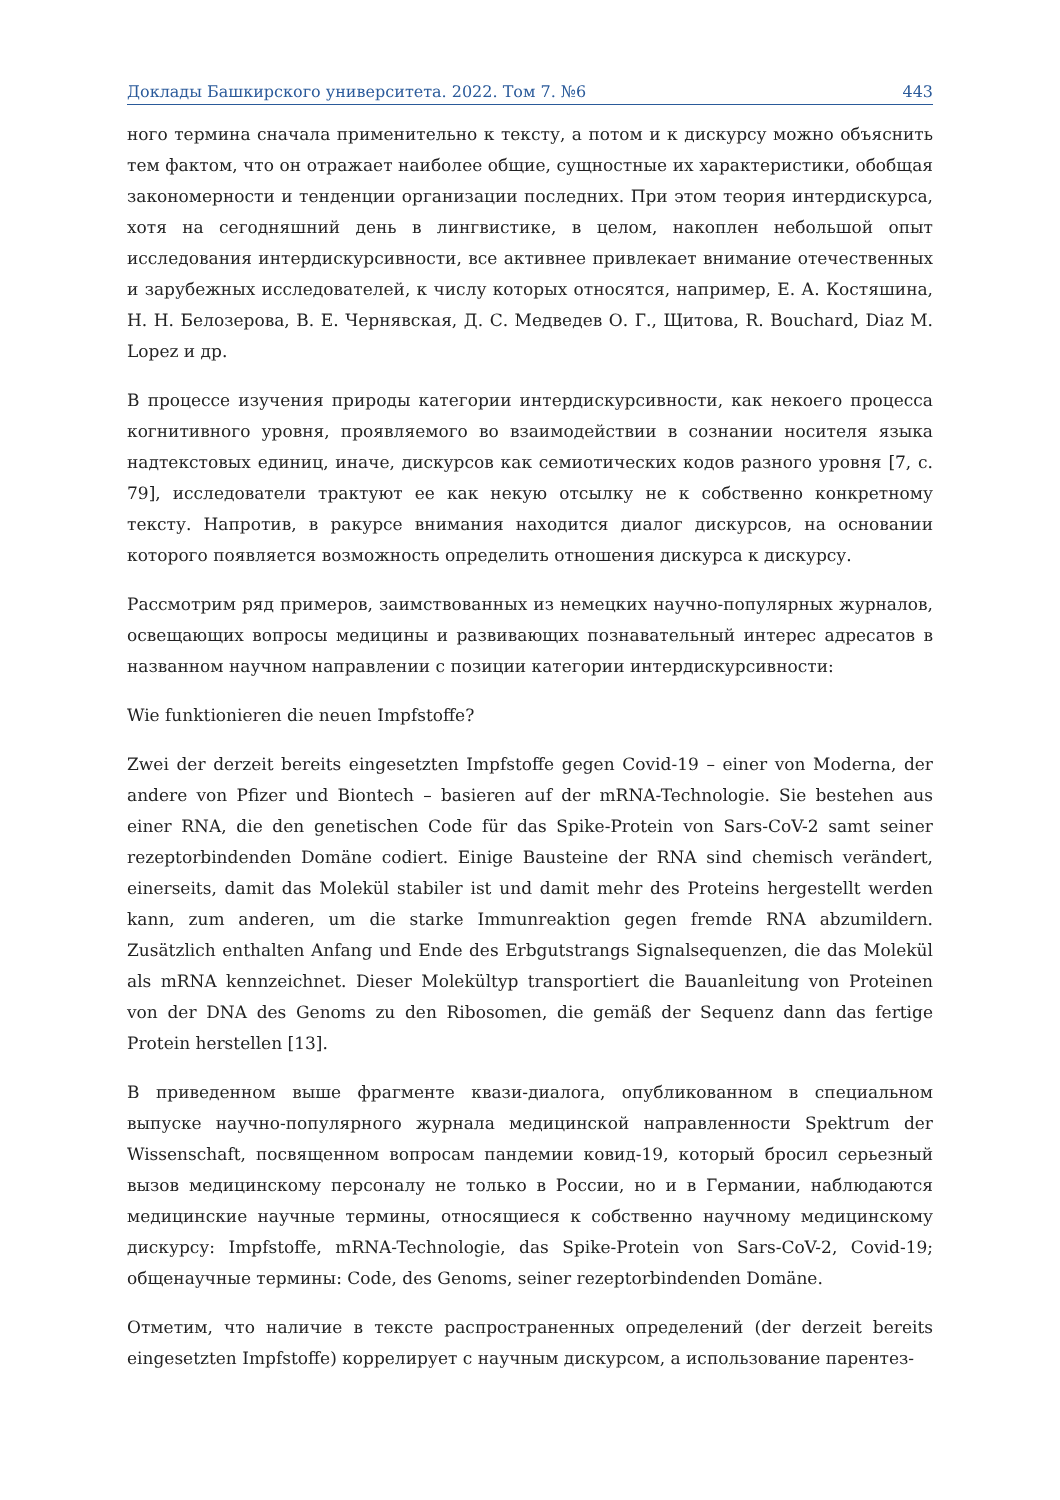Доклады Башкирского университета. 2022. Том 7. №6 443
ного термина сначала применительно к тексту, а потом и к дискурсу можно объяснить тем фактом, что он отражает наиболее общие, сущностные их характеристики, обобщая закономерности и тенденции организации последних. При этом теория интердискурса, хотя на сегодняшний день в лингвистике, в целом, накоплен небольшой опыт исследования интердискурсивности, все активнее привлекает внимание отечественных и зарубежных исследователей, к числу которых относятся, например, Е. А. Костяшина, Н. Н. Белозерова, В. Е. Чернявская, Д. С. Медведев О. Г., Щитова, R. Bouchard, Diaz M. Lopez и др.
В процессе изучения природы категории интердискурсивности, как некоего процесса когнитивного уровня, проявляемого во взаимодействии в сознании носителя языка надтекстовых единиц, иначе, дискурсов как семиотических кодов разного уровня [7, с. 79], исследователи трактуют ее как некую отсылку не к собственно конкретному тексту. Напротив, в ракурсе внимания находится диалог дискурсов, на основании которого появляется возможность определить отношения дискурса к дискурсу.
Рассмотрим ряд примеров, заимствованных из немецких научно-популярных журналов, освещающих вопросы медицины и развивающих познавательный интерес адресатов в названном научном направлении с позиции категории интердискурсивности:
Wie funktionieren die neuen Impfstoffe?
Zwei der derzeit bereits eingesetzten Impfstoffe gegen Covid-19 – einer von Moderna, der andere von Pfizer und Biontech – basieren auf der mRNA-Technologie. Sie bestehen aus einer RNA, die den genetischen Code für das Spike-Protein von Sars-CoV-2 samt seiner rezeptorbindenden Domäne codiert. Einige Bausteine der RNA sind chemisch verändert, einerseits, damit das Molekül stabiler ist und damit mehr des Proteins hergestellt werden kann, zum anderen, um die starke Immunreaktion gegen fremde RNA abzumildern. Zusätzlich enthalten Anfang und Ende des Erbgutstrangs Signalsequenzen, die das Molekül als mRNA kennzeichnet. Dieser Molekültyp transportiert die Bauanleitung von Proteinen von der DNA des Genoms zu den Ribosomen, die gemäß der Sequenz dann das fertige Protein herstellen [13].
В приведенном выше фрагменте квази-диалога, опубликованном в специальном выпуске научно-популярного журнала медицинской направленности Spektrum der Wissenschaft, посвященном вопросам пандемии ковид-19, который бросил серьезный вызов медицинскому персоналу не только в России, но и в Германии, наблюдаются медицинские научные термины, относящиеся к собственно научному медицинскому дискурсу: Impfstoffe, mRNA-Technologie, das Spike-Protein von Sars-CoV-2, Covid-19; общенаучные термины: Code, des Genoms, seiner rezeptorbindenden Domäne.
Отметим, что наличие в тексте распространенных определений (der derzeit bereits eingesetzten Impfstoffe) коррелирует с научным дискурсом, а использование парентез-